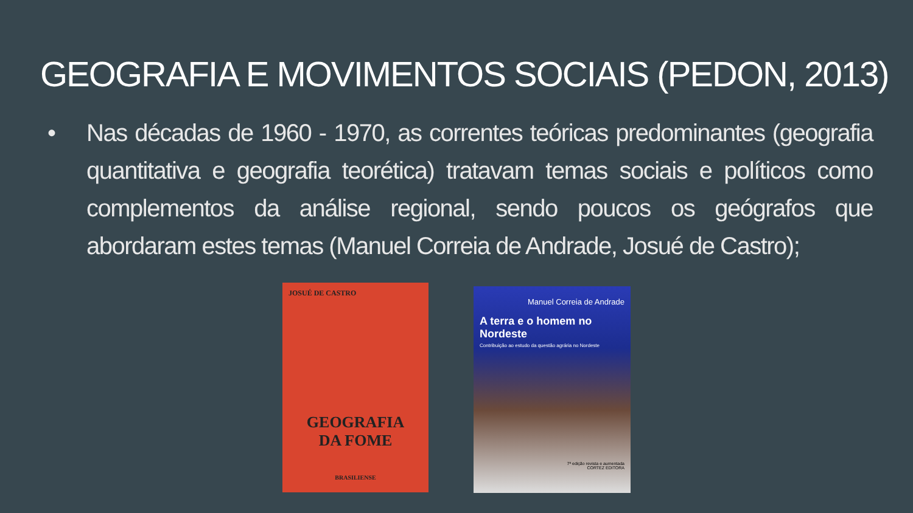GEOGRAFIA E MOVIMENTOS SOCIAIS (PEDON, 2013)
• Nas décadas de 1960 - 1970, as correntes teóricas predominantes (geografia quantitativa e geografia teorética) tratavam temas sociais e políticos como complementos da análise regional, sendo poucos os geógrafos que abordaram estes temas (Manuel Correia de Andrade, Josué de Castro);
JOSUÉ DE CASTRO
GEOGRAFIA
DA FOME
BRASILIENSE
Manuel Correia de Andrade
A terra e o homem no Nordeste
Contribuição ao estudo da questão agrária no Nordeste
7ª edição revista e aumentada
CORTEZ EDITORA